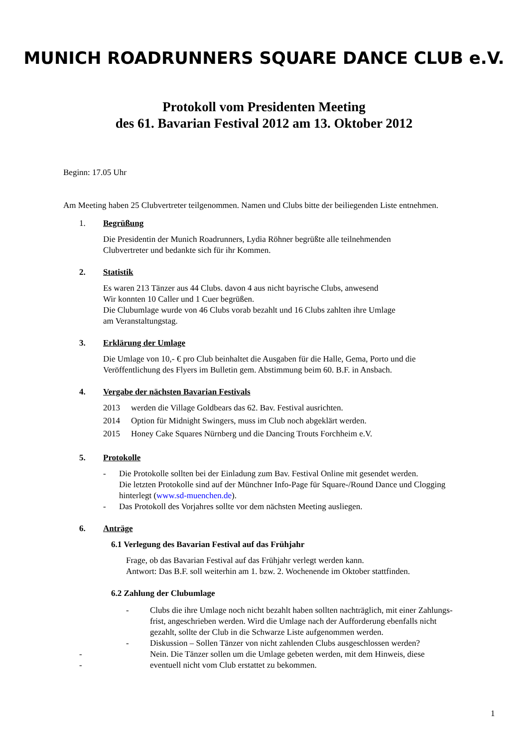MUNICH ROADRUNNERS SQUARE DANCE CLUB e.V.
Protokoll vom Presidenten Meeting
des 61. Bavarian Festival 2012 am 13. Oktober 2012
Beginn: 17.05 Uhr
Am Meeting haben 25 Clubvertreter teilgenommen. Namen und Clubs bitte der beiliegenden Liste entnehmen.
1. Begrüßung
Die Presidentin der Munich Roadrunners, Lydia Röhner begrüßte alle teilnehmenden
Clubvertreter und bedankte sich für ihr Kommen.
2. Statistik
Es waren 213 Tänzer aus 44 Clubs. davon 4 aus nicht bayrische Clubs, anwesend
Wir konnten 10 Caller und 1 Cuer begrüßen.
Die Clubumlage wurde von 46 Clubs vorab bezahlt und 16 Clubs zahlten ihre Umlage
am Veranstaltungstag.
3. Erklärung der Umlage
Die Umlage von 10,- € pro Club beinhaltet die Ausgaben für die Halle, Gema, Porto und die
Veröffentlichung des Flyers im Bulletin gem. Abstimmung beim 60. B.F. in Ansbach.
4. Vergabe der nächsten Bavarian Festivals
2013 werden die Village Goldbears das 62. Bav. Festival ausrichten.
2014 Option für Midnight Swingers, muss im Club noch abgeklärt werden.
2015 Honey Cake Squares Nürnberg und die Dancing Trouts Forchheim e.V.
5. Protokolle
- Die Protokolle sollten bei der Einladung zum Bav. Festival Online mit gesendet werden.
Die letzten Protokolle sind auf der Münchner Info-Page für Square-/Round Dance und Clogging
hinterlegt (www.sd-muenchen.de).
- Das Protokoll des Vorjahres sollte vor dem nächsten Meeting ausliegen.
6. Anträge
6.1 Verlegung des Bavarian Festival auf das Frühjahr
Frage, ob das Bavarian Festival auf das Frühjahr verlegt werden kann.
Antwort: Das B.F. soll weiterhin am 1. bzw. 2. Wochenende im Oktober stattfinden.
6.2 Zahlung der Clubumlage
- Clubs die ihre Umlage noch nicht bezahlt haben sollten nachträglich, mit einer Zahlungs-
frist, angeschrieben werden. Wird die Umlage nach der Aufforderung ebenfalls nicht
gezahlt, sollte der Club in die Schwarze Liste aufgenommen werden.
- Diskussion – Sollen Tänzer von nicht zahlenden Clubs ausgeschlossen werden?
- Nein. Die Tänzer sollen um die Umlage gebeten werden, mit dem Hinweis, diese
- eventuell nicht vom Club erstattet zu bekommen.
1